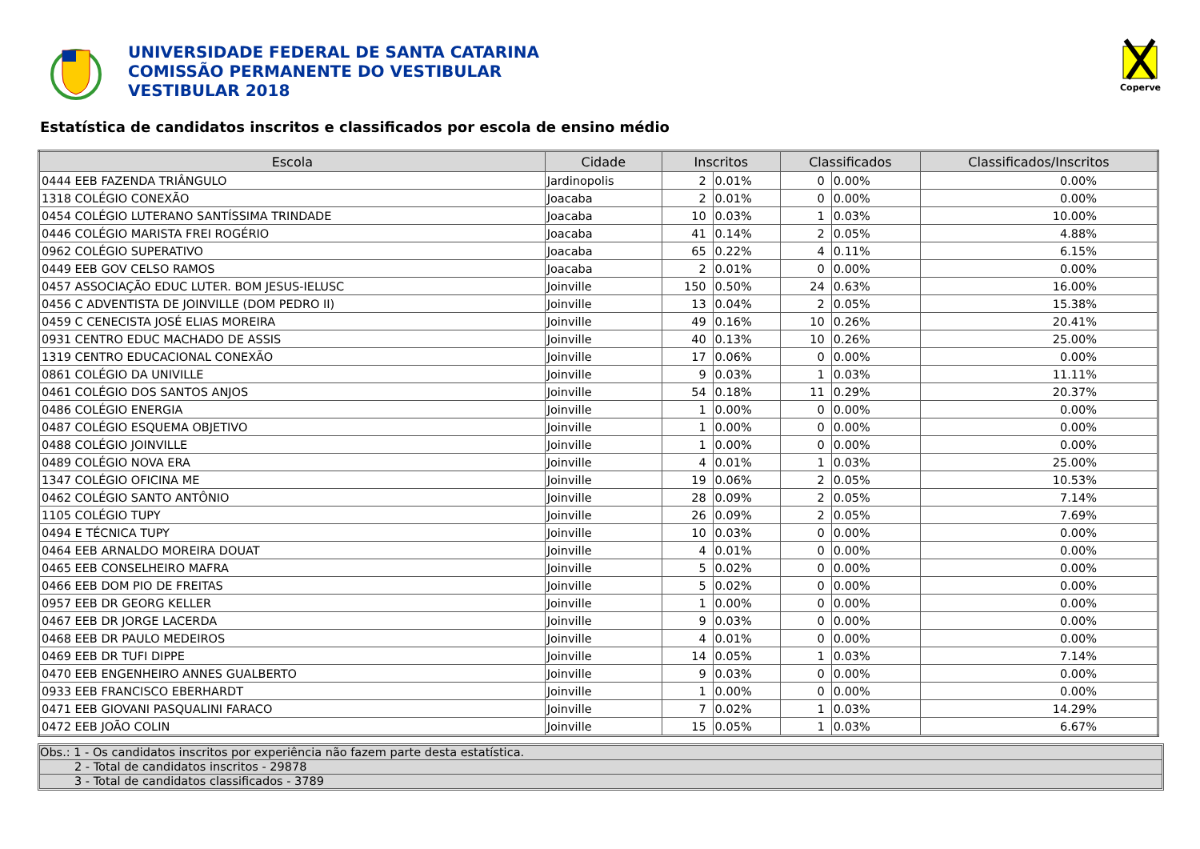UNIVERSIDADE FEDERAL DE SANTA CATARINA
COMISSÃO PERMANENTE DO VESTIBULAR
VESTIBULAR 2018
Coperve
Estatística de candidatos inscritos e classificados por escola de ensino médio
| Escola | Cidade | Inscritos | | Classificados | | Classificados/Inscritos |
| --- | --- | --- | --- | --- | --- | --- |
| 0444 EEB FAZENDA TRIÂNGULO | Jardinopolis | 2 | 0.01% | 0 | 0.00% | 0.00% |
| 1318 COLÉGIO CONEXÃO | Joacaba | 2 | 0.01% | 0 | 0.00% | 0.00% |
| 0454 COLÉGIO LUTERANO SANTÍSSIMA TRINDADE | Joacaba | 10 | 0.03% | 1 | 0.03% | 10.00% |
| 0446 COLÉGIO MARISTA FREI ROGÉRIO | Joacaba | 41 | 0.14% | 2 | 0.05% | 4.88% |
| 0962 COLÉGIO SUPERATIVO | Joacaba | 65 | 0.22% | 4 | 0.11% | 6.15% |
| 0449 EEB GOV CELSO RAMOS | Joacaba | 2 | 0.01% | 0 | 0.00% | 0.00% |
| 0457 ASSOCIAÇÃO EDUC LUTER. BOM JESUS-IELUSC | Joinville | 150 | 0.50% | 24 | 0.63% | 16.00% |
| 0456 C ADVENTISTA DE JOINVILLE (DOM PEDRO II) | Joinville | 13 | 0.04% | 2 | 0.05% | 15.38% |
| 0459 C CENECISTA JOSÉ ELIAS MOREIRA | Joinville | 49 | 0.16% | 10 | 0.26% | 20.41% |
| 0931 CENTRO EDUC MACHADO DE ASSIS | Joinville | 40 | 0.13% | 10 | 0.26% | 25.00% |
| 1319 CENTRO EDUCACIONAL CONEXÃO | Joinville | 17 | 0.06% | 0 | 0.00% | 0.00% |
| 0861 COLÉGIO DA UNIVILLE | Joinville | 9 | 0.03% | 1 | 0.03% | 11.11% |
| 0461 COLÉGIO DOS SANTOS ANJOS | Joinville | 54 | 0.18% | 11 | 0.29% | 20.37% |
| 0486 COLÉGIO ENERGIA | Joinville | 1 | 0.00% | 0 | 0.00% | 0.00% |
| 0487 COLÉGIO ESQUEMA OBJETIVO | Joinville | 1 | 0.00% | 0 | 0.00% | 0.00% |
| 0488 COLÉGIO JOINVILLE | Joinville | 1 | 0.00% | 0 | 0.00% | 0.00% |
| 0489 COLÉGIO NOVA ERA | Joinville | 4 | 0.01% | 1 | 0.03% | 25.00% |
| 1347 COLÉGIO OFICINA ME | Joinville | 19 | 0.06% | 2 | 0.05% | 10.53% |
| 0462 COLÉGIO SANTO ANTÔNIO | Joinville | 28 | 0.09% | 2 | 0.05% | 7.14% |
| 1105 COLÉGIO TUPY | Joinville | 26 | 0.09% | 2 | 0.05% | 7.69% |
| 0494 E TÉCNICA TUPY | Joinville | 10 | 0.03% | 0 | 0.00% | 0.00% |
| 0464 EEB ARNALDO MOREIRA DOUAT | Joinville | 4 | 0.01% | 0 | 0.00% | 0.00% |
| 0465 EEB CONSELHEIRO MAFRA | Joinville | 5 | 0.02% | 0 | 0.00% | 0.00% |
| 0466 EEB DOM PIO DE FREITAS | Joinville | 5 | 0.02% | 0 | 0.00% | 0.00% |
| 0957 EEB DR GEORG KELLER | Joinville | 1 | 0.00% | 0 | 0.00% | 0.00% |
| 0467 EEB DR JORGE LACERDA | Joinville | 9 | 0.03% | 0 | 0.00% | 0.00% |
| 0468 EEB DR PAULO MEDEIROS | Joinville | 4 | 0.01% | 0 | 0.00% | 0.00% |
| 0469 EEB DR TUFI DIPPE | Joinville | 14 | 0.05% | 1 | 0.03% | 7.14% |
| 0470 EEB ENGENHEIRO ANNES GUALBERTO | Joinville | 9 | 0.03% | 0 | 0.00% | 0.00% |
| 0933 EEB FRANCISCO EBERHARDT | Joinville | 1 | 0.00% | 0 | 0.00% | 0.00% |
| 0471 EEB GIOVANI PASQUALINI FARACO | Joinville | 7 | 0.02% | 1 | 0.03% | 14.29% |
| 0472 EEB JOÃO COLIN | Joinville | 15 | 0.05% | 1 | 0.03% | 6.67% |
Obs.: 1 - Os candidatos inscritos por experiência não fazem parte desta estatística.
2 - Total de candidatos inscritos - 29878
3 - Total de candidatos classificados - 3789